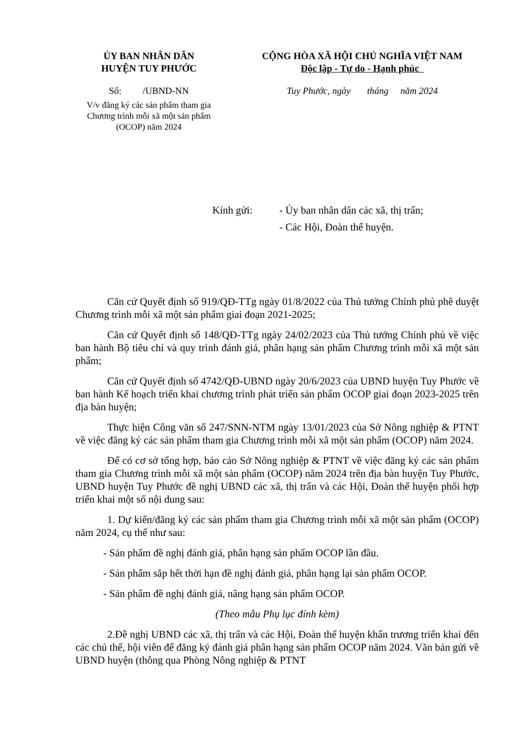ỦY BAN NHÂN DÂN
HUYỆN TUY PHƯỚC
Số: /UBND-NN
V/v đăng ký các sản phẩm tham gia
Chương trình mỗi xã một sản phẩm
(OCOP) năm 2024
CỘNG HÒA XÃ HỘI CHỦ NGHĨA VIỆT NAM
Độc lập - Tự do - Hạnh phúc
Tuy Phước, ngày tháng năm 2024
Kính gửi: - Ủy ban nhân dân các xã, thị trấn;
- Các Hội, Đoàn thể huyện.
Căn cứ Quyết định số 919/QĐ-TTg ngày 01/8/2022 của Thủ tướng Chính phủ phê duyệt Chương trình mỗi xã một sản phẩm giai đoạn 2021-2025;
Căn cứ Quyết định số 148/QĐ-TTg ngày 24/02/2023 của Thủ tướng Chính phủ về việc ban hành Bộ tiêu chí và quy trình đánh giá, phân hạng sản phẩm Chương trình mỗi xã một sản phẩm;
Căn cứ Quyết định số 4742/QĐ-UBND ngày 20/6/2023 của UBND huyện Tuy Phước về ban hành Kế hoạch triển khai chương trình phát triển sản phẩm OCOP giai đoạn 2023-2025 trên địa bàn huyện;
Thực hiện Công văn số 247/SNN-NTM ngày 13/01/2023 của Sở Nông nghiệp & PTNT về việc đăng ký các sản phẩm tham gia Chương trình mỗi xã một sản phẩm (OCOP) năm 2024.
Để có cơ sở tổng hợp, báo cáo Sở Nông nghiệp & PTNT về việc đăng ký các sản phẩm tham gia Chương trình mỗi xã một sản phẩm (OCOP) năm 2024 trên địa bàn huyện Tuy Phước, UBND huyện Tuy Phước đề nghị UBND các xã, thị trấn và các Hội, Đoàn thể huyện phối hợp triển khai một số nội dung sau:
1. Dự kiến/đăng ký các sản phẩm tham gia Chương trình mỗi xã một sản phẩm (OCOP) năm 2024, cụ thể như sau:
- Sản phẩm đề nghị đánh giá, phân hạng sản phẩm OCOP lần đầu.
- Sản phẩm sắp hết thời hạn đề nghị đánh giá, phân hạng lại sản phẩm OCOP.
- Sản phẩm đề nghị đánh giá, nâng hạng sản phẩm OCOP.
(Theo mẫu Phụ lục đính kèm)
2.Đề nghị UBND các xã, thị trấn và các Hội, Đoàn thể huyện khẩn trương triển khai đến các chủ thể, hội viên để đăng ký đánh giá phân hạng sản phẩm OCOP năm 2024. Văn bản gửi về UBND huyện (thông qua Phòng Nông nghiệp & PTNT